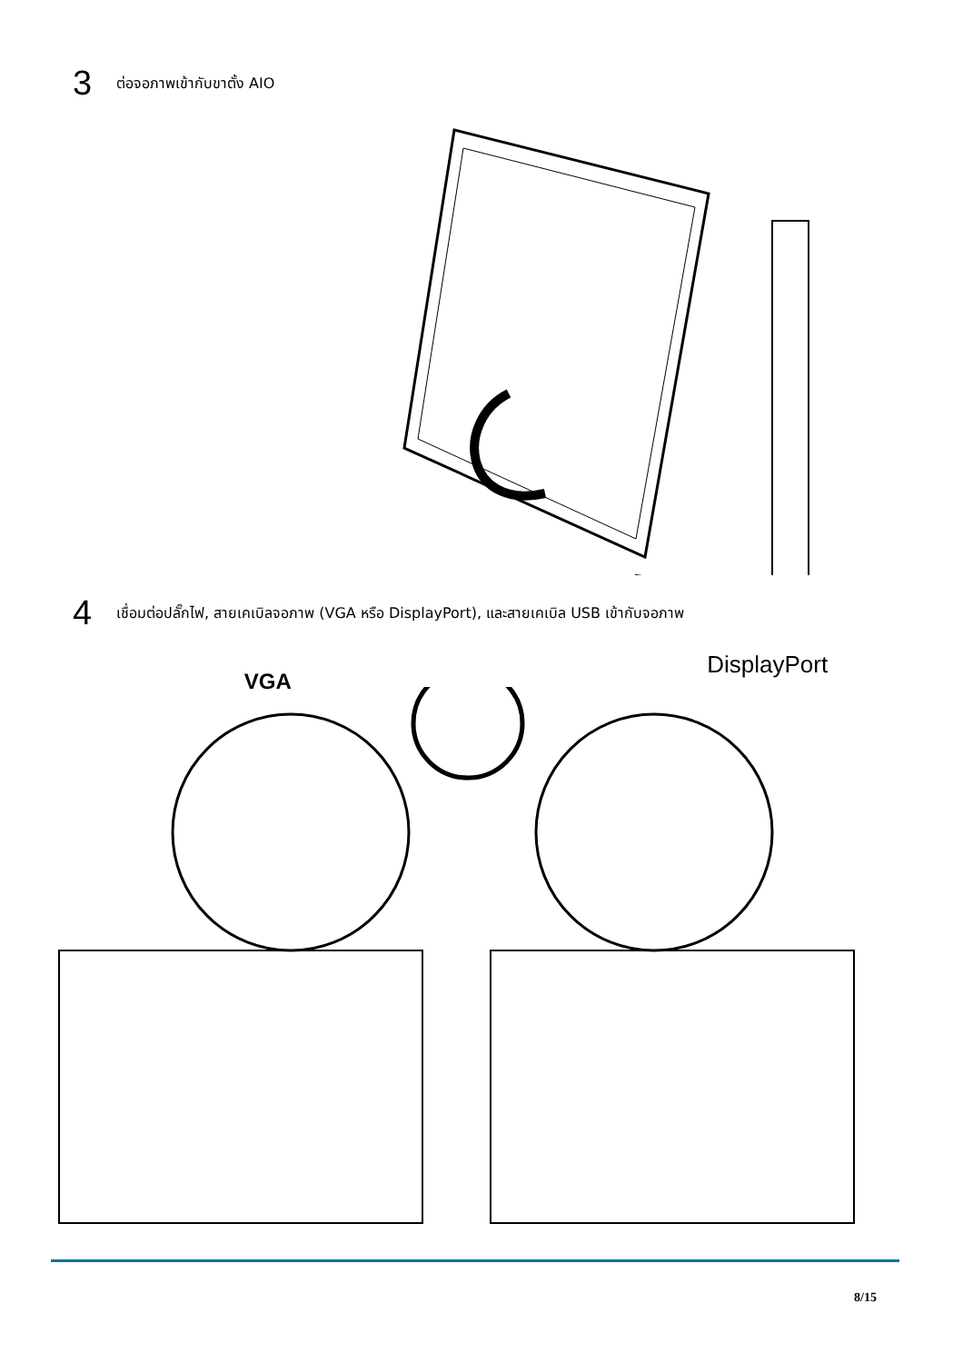3
ต่อจอภาพเข้ากับขาตั้ง AIO
4
เชื่อมต่อปลั๊กไฟ, สายเคเบิลจอภาพ (VGA หรือ DisplayPort), และสายเคเบิล USB เข้ากับจอภาพ
VGA DisplayPort
8/15